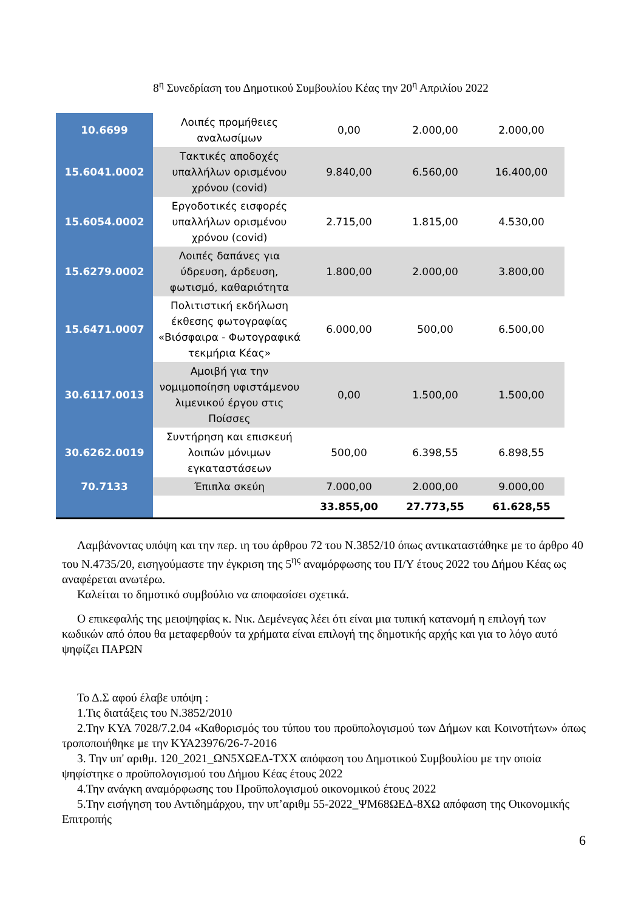8<sup>η</sup> Συνεδρίαση του Δημοτικού Συμβουλίου Κέας την 20<sup>η</sup> Απριλίου 2022
| 10.6699 | Λοιπές προμήθειες αναλωσίμων | 0,00 | 2.000,00 | 2.000,00 |
| 15.6041.0002 | Τακτικές αποδοχές υπαλλήλων ορισμένου χρόνου (covid) | 9.840,00 | 6.560,00 | 16.400,00 |
| 15.6054.0002 | Εργοδοτικές εισφορές υπαλλήλων ορισμένου χρόνου (covid) | 2.715,00 | 1.815,00 | 4.530,00 |
| 15.6279.0002 | Λοιπές δαπάνες για ύδρευση, άρδευση, φωτισμό, καθαριότητα | 1.800,00 | 2.000,00 | 3.800,00 |
| 15.6471.0007 | Πολιτιστική εκδήλωση έκθεσης φωτογραφίας «Βιόσφαιρα - Φωτογραφικά τεκμήρια Κέας» | 6.000,00 | 500,00 | 6.500,00 |
| 30.6117.0013 | Αμοιβή για την νομιμοποίηση υφιστάμενου λιμενικού έργου στις Ποίσσες | 0,00 | 1.500,00 | 1.500,00 |
| 30.6262.0019 | Συντήρηση και επισκευή λοιπών μόνιμων εγκαταστάσεων | 500,00 | 6.398,55 | 6.898,55 |
| 70.7133 | Έπιπλα σκεύη | 7.000,00 | 2.000,00 | 9.000,00 |
| | | 33.855,00 | 27.773,55 | 61.628,55 |
Λαμβάνοντας υπόψη και την περ. ιη του άρθρου 72 του Ν.3852/10 όπως αντικαταστάθηκε με το άρθρο 40 του Ν.4735/20, εισηγούμαστε την έγκριση της 5<sup>ης</sup> αναμόρφωσης του Π/Υ έτους 2022 του Δήμου Κέας ως αναφέρεται ανωτέρω.
Καλείται το δημοτικό συμβούλιο να αποφασίσει σχετικά.
Ο επικεφαλής της μειοψηφίας κ. Νικ. Δεμένεγας λέει ότι είναι μια τυπική κατανομή η επιλογή των κωδικών από όπου θα μεταφερθούν τα χρήματα είναι επιλογή της δημοτικής αρχής και για το λόγο αυτό ψηφίζει ΠΑΡΩΝ
Το Δ.Σ αφού έλαβε υπόψη :
1.Τις διατάξεις του Ν.3852/2010
2.Την ΚΥΑ 7028/7.2.04 «Καθορισμός του τύπου του προϋπολογισμού των Δήμων και Κοινοτήτων» όπως τροποποιήθηκε με την ΚΥΑ23976/26-7-2016
3. Την υπ' αριθμ. 120_2021_ΩΝ5ΧΩΕΔ-ΤΧΧ απόφαση του Δημοτικού Συμβουλίου με την οποία ψηφίστηκε ο προϋπολογισμού του Δήμου Κέας έτους 2022
4.Την ανάγκη αναμόρφωσης του Προϋπολογισμού οικονομικού έτους 2022
5.Την εισήγηση του Αντιδημάρχου, την υπ’αριθμ 55-2022_ΨΜ68ΩΕΔ-8ΧΩ απόφαση της Οικονομικής Επιτροπής
6